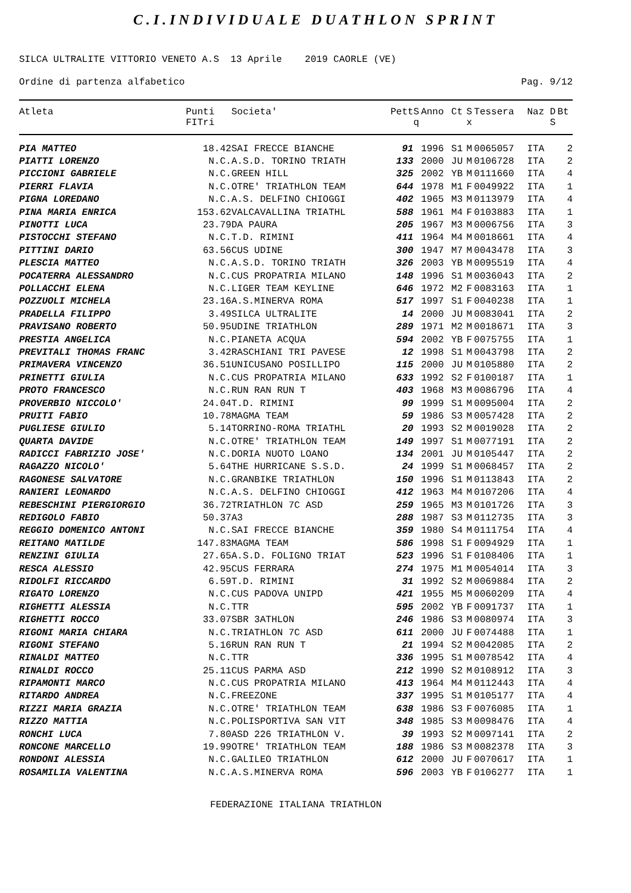C.I.INDIVIDUALE DUATHLON SPRINT
SILCA ULTRALITE VITTORIO VENETO A.S 13 Aprile 2019 CAORLE (VE)
Ordine di partenza alfabetico Pag. 9/12
| Atleta | Punti FITri | Societa' | Pett | S q | Anno | Ct | S x | Tessera | Naz | D S | Bt |
| --- | --- | --- | --- | --- | --- | --- | --- | --- | --- | --- | --- |
| PIA MATTEO | 18.42 | SAI FRECCE BIANCHE | 91 | | 1996 | S1 | M | 0065057 | ITA | | 2 |
| PIATTI LORENZO | N.C. | A.S.D. TORINO TRIATH | 133 | | 2000 | JU | M | 0106728 | ITA | | 2 |
| PICCIONI GABRIELE | N.C. | GREEN HILL | 325 | | 2002 | YB | M | 0111660 | ITA | | 4 |
| PIERRI FLAVIA | N.C. | OTRE' TRIATHLON TEAM | 644 | | 1978 | M1 | F | 0049922 | ITA | | 1 |
| PIGNA LOREDANO | N.C. | A.S. DELFINO CHIOGGI | 402 | | 1965 | M3 | M | 0113979 | ITA | | 4 |
| PINA MARIA ENRICA | 153.62 | VALCAVALLINA TRIATHL | 588 | | 1961 | M4 | F | 0103883 | ITA | | 1 |
| PINOTTI LUCA | 23.79 | DA PAURA | 205 | | 1967 | M3 | M | 0006756 | ITA | | 3 |
| PISTOCCHI STEFANO | N.C. | T.D. RIMINI | 411 | | 1964 | M4 | M | 0018661 | ITA | | 4 |
| PITTINI DARIO | 63.56 | CUS UDINE | 300 | | 1947 | M7 | M | 0043478 | ITA | | 3 |
| PLESCIA MATTEO | N.C. | A.S.D. TORINO TRIATH | 326 | | 2003 | YB | M | 0095519 | ITA | | 4 |
| POCATERRA ALESSANDRO | N.C. | CUS PROPATRIA MILANO | 148 | | 1996 | S1 | M | 0036043 | ITA | | 2 |
| POLLACCHI ELENA | N.C. | LIGER TEAM KEYLINE | 646 | | 1972 | M2 | F | 0083163 | ITA | | 1 |
| POZZUOLI MICHELA | 23.16 | A.S.MINERVA ROMA | 517 | | 1997 | S1 | F | 0040238 | ITA | | 1 |
| PRADELLA FILIPPO | 3.49 | SILCA ULTRALITE | 14 | | 2000 | JU | M | 0083041 | ITA | | 2 |
| PRAVISANO ROBERTO | 50.95 | UDINE TRIATHLON | 289 | | 1971 | M2 | M | 0018671 | ITA | | 3 |
| PRESTIA ANGELICA | N.C. | PIANETA ACQUA | 594 | | 2002 | YB | F | 0075755 | ITA | | 1 |
| PREVITALI THOMAS FRANC | 3.42 | RASCHIANI TRI PAVESE | 12 | | 1998 | S1 | M | 0043798 | ITA | | 2 |
| PRIMAVERA VINCENZO | 36.51 | UNICUSANO POSILLIPO | 115 | | 2000 | JU | M | 0105880 | ITA | | 2 |
| PRINETTI GIULIA | N.C. | CUS PROPATRIA MILANO | 633 | | 1992 | S2 | F | 0100187 | ITA | | 1 |
| PROTO FRANCESCO | N.C. | RUN RAN RUN T | 403 | | 1968 | M3 | M | 0086796 | ITA | | 4 |
| PROVERBIO NICCOLO' | 24.04 | T.D. RIMINI | 99 | | 1999 | S1 | M | 0095004 | ITA | | 2 |
| PRUITI FABIO | 10.78 | MAGMA TEAM | 59 | | 1986 | S3 | M | 0057428 | ITA | | 2 |
| PUGLIESE GIULIO | 5.14 | TORRINO-ROMA TRIATHL | 20 | | 1993 | S2 | M | 0019028 | ITA | | 2 |
| QUARTA DAVIDE | N.C. | OTRE' TRIATHLON TEAM | 149 | | 1997 | S1 | M | 0077191 | ITA | | 2 |
| RADICCI FABRIZIO JOSE' | N.C. | DORIA NUOTO LOANO | 134 | | 2001 | JU | M | 0105447 | ITA | | 2 |
| RAGAZZO NICOLO' | 5.64 | THE HURRICANE S.S.D. | 24 | | 1999 | S1 | M | 0068457 | ITA | | 2 |
| RAGONESE SALVATORE | N.C. | GRANBIKE TRIATHLON | 150 | | 1996 | S1 | M | 0113843 | ITA | | 2 |
| RANIERI LEONARDO | N.C. | A.S. DELFINO CHIOGGI | 412 | | 1963 | M4 | M | 0107206 | ITA | | 4 |
| REBESCHINI PIERGIORGIO | 36.72 | TRIATHLON 7C ASD | 259 | | 1965 | M3 | M | 0101726 | ITA | | 3 |
| REDIGOLO FABIO | 50.37 | A3 | 288 | | 1987 | S3 | M | 0112735 | ITA | | 3 |
| REGGIO DOMENICO ANTONI | N.C. | SAI FRECCE BIANCHE | 359 | | 1980 | S4 | M | 0111754 | ITA | | 4 |
| REITANO MATILDE | 147.83 | MAGMA TEAM | 586 | | 1998 | S1 | F | 0094929 | ITA | | 1 |
| RENZINI GIULIA | 27.65 | A.S.D. FOLIGNO TRIAT | 523 | | 1996 | S1 | F | 0108406 | ITA | | 1 |
| RESCA ALESSIO | 42.95 | CUS FERRARA | 274 | | 1975 | M1 | M | 0054014 | ITA | | 3 |
| RIDOLFI RICCARDO | 6.59 | T.D. RIMINI | 31 | | 1992 | S2 | M | 0069884 | ITA | | 2 |
| RIGATO LORENZO | N.C. | CUS PADOVA UNIPD | 421 | | 1955 | M5 | M | 0060209 | ITA | | 4 |
| RIGHETTI ALESSIA | N.C. | TTR | 595 | | 2002 | YB | F | 0091737 | ITA | | 1 |
| RIGHETTI ROCCO | 33.07 | SBR 3ATHLON | 246 | | 1986 | S3 | M | 0080974 | ITA | | 3 |
| RIGONI MARIA CHIARA | N.C. | TRIATHLON 7C ASD | 611 | | 2000 | JU | F | 0074488 | ITA | | 1 |
| RIGONI STEFANO | 5.16 | RUN RAN RUN T | 21 | | 1994 | S2 | M | 0042085 | ITA | | 2 |
| RINALDI MATTEO | N.C. | TTR | 336 | | 1995 | S1 | M | 0078542 | ITA | | 4 |
| RINALDI ROCCO | 25.11 | CUS PARMA ASD | 212 | | 1990 | S2 | M | 0108912 | ITA | | 3 |
| RIPAMONTI MARCO | N.C. | CUS PROPATRIA MILANO | 413 | | 1964 | M4 | M | 0112443 | ITA | | 4 |
| RITARDO ANDREA | N.C. | FREEZONE | 337 | | 1995 | S1 | M | 0105177 | ITA | | 4 |
| RIZZI MARIA GRAZIA | N.C. | OTRE' TRIATHLON TEAM | 638 | | 1986 | S3 | F | 0076085 | ITA | | 1 |
| RIZZO MATTIA | N.C. | POLISPORTIVA SAN VIT | 348 | | 1985 | S3 | M | 0098476 | ITA | | 4 |
| RONCHI LUCA | 7.80 | ASD 226 TRIATHLON V. | 39 | | 1993 | S2 | M | 0097141 | ITA | | 2 |
| RONCONE MARCELLO | 19.99 | OTRE' TRIATHLON TEAM | 188 | | 1986 | S3 | M | 0082378 | ITA | | 3 |
| RONDONI ALESSIA | N.C. | GALILEO TRIATHLON | 612 | | 2000 | JU | F | 0070617 | ITA | | 1 |
| ROSAMILIA VALENTINA | N.C. | A.S.MINERVA ROMA | 596 | | 2003 | YB | F | 0106277 | ITA | | 1 |
FEDERAZIONE ITALIANA TRIATHLON